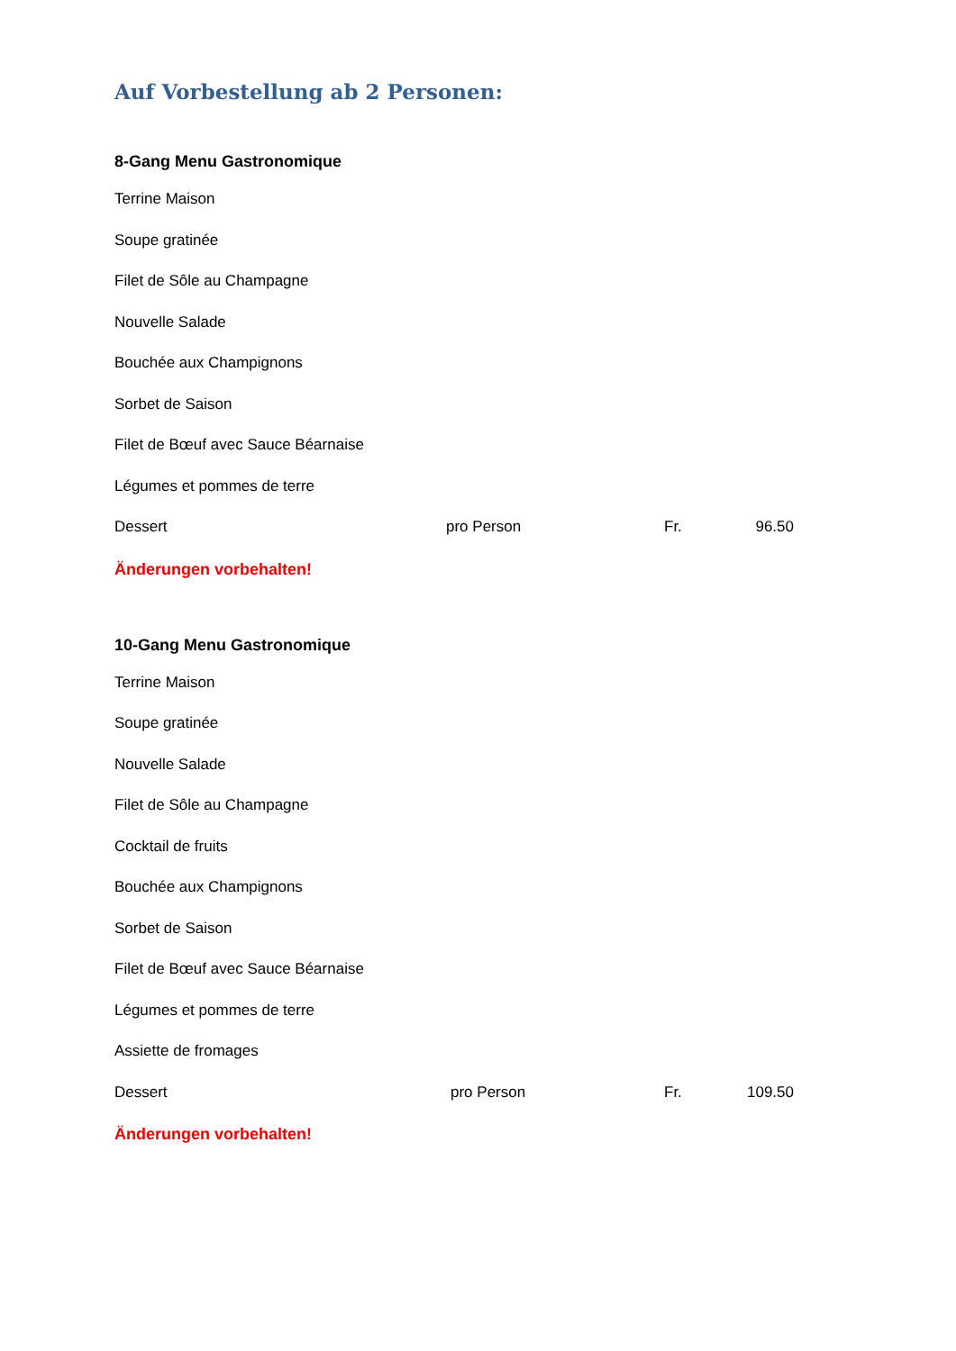Auf Vorbestellung ab 2 Personen:
8-Gang Menu Gastronomique
Terrine Maison
Soupe gratinée
Filet de Sôle au Champagne
Nouvelle Salade
Bouchée aux Champignons
Sorbet de Saison
Filet de Bœuf avec Sauce Béarnaise
Légumes et pommes de terre
Dessert pro Person Fr. 96.50
Änderungen vorbehalten!
10-Gang Menu Gastronomique
Terrine Maison
Soupe gratinée
Nouvelle Salade
Filet de Sôle au Champagne
Cocktail de fruits
Bouchée aux Champignons
Sorbet de Saison
Filet de Bœuf avec Sauce Béarnaise
Légumes et pommes de terre
Assiette de fromages
Dessert pro Person Fr. 109.50
Änderungen vorbehalten!